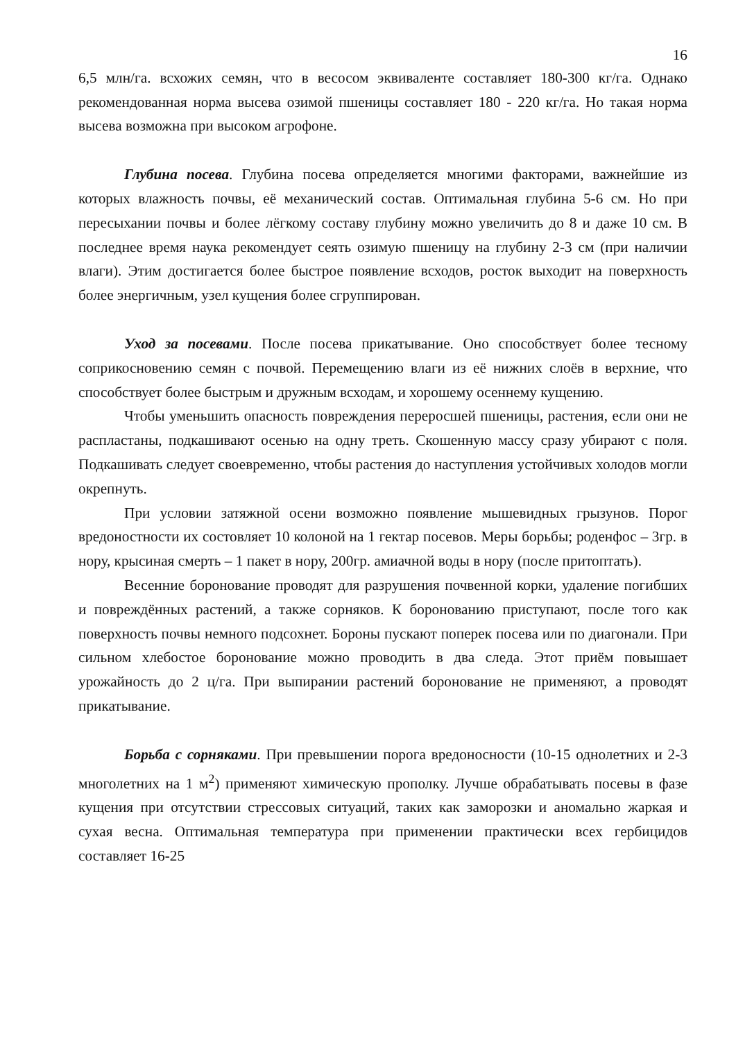16
6,5 млн/га. всхожих семян, что в весосом эквиваленте составляет 180-300 кг/га. Однако рекомендованная норма высева озимой пшеницы составляет 180 - 220 кг/га. Но такая норма высева возможна при высоком агрофоне.
Глубина посева. Глубина посева определяется многими факторами, важнейшие из которых влажность почвы, её механический состав. Оптимальная глубина 5-6 см. Но при пересыхании почвы и более лёгкому составу глубину можно увеличить до 8 и даже 10 см. В последнее время наука рекомендует сеять озимую пшеницу на глубину 2-3 см (при наличии влаги). Этим достигается более быстрое появление всходов, росток выходит на поверхность более энергичным, узел кущения более сгруппирован.
Уход за посевами. После посева прикатывание. Оно способствует более тесному соприкосновению семян с почвой. Перемещению влаги из её нижних слоёв в верхние, что способствует более быстрым и дружным всходам, и хорошему осеннему кущению.
Чтобы уменьшить опасность повреждения переросшей пшеницы, растения, если они не распластаны, подкашивают осенью на одну треть. Скошенную массу сразу убирают с поля. Подкашивать следует своевременно, чтобы растения до наступления устойчивых холодов могли окрепнуть.
При условии затяжной осени возможно появление мышевидных грызунов. Порог вредоностности их состовляет 10 колоной на 1 гектар посевов. Меры борьбы; роденфос – 3гр. в нору, крысиная смерть – 1 пакет в нору, 200гр. амиачной воды в нору (после притоптать).
Весенние боронование проводят для разрушения почвенной корки, удаление погибших и повреждённых растений, а также сорняков. К боронованию приступают, после того как поверхность почвы немного подсохнет. Бороны пускают поперек посева или по диагонали. При сильном хлебостое боронование можно проводить в два следа. Этот приём повышает урожайность до 2 ц/га. При выпирании растений боронование не применяют, а проводят прикатывание.
Борьба с сорняками. При превышении порога вредоносности (10-15 однолетних и 2-3 многолетних на 1 м<sup>2</sup>) применяют химическую прополку. Лучше обрабатывать посевы в фазе кущения при отсутствии стрессовых ситуаций, таких как заморозки и аномально жаркая и сухая весна. Оптимальная температура при применении практически всех гербицидов составляет 16-25